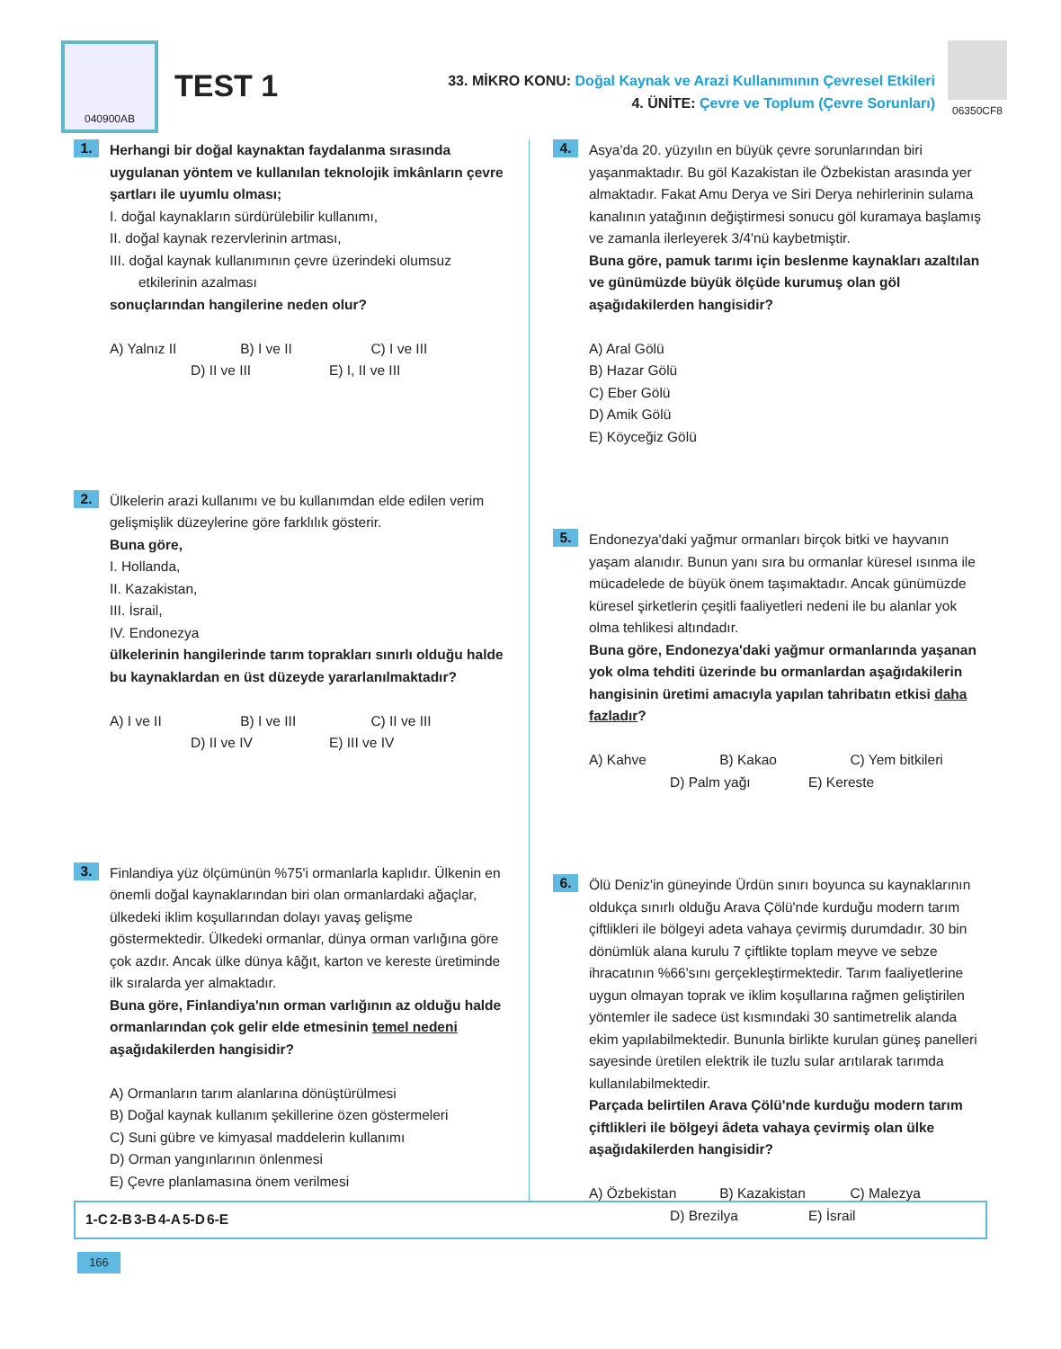040900AB
TEST 1
33. MİKRO KONU: Doğal Kaynak ve Arazi Kullanımının Çevresel Etkileri
4. ÜNİTE: Çevre ve Toplum (Çevre Sorunları)
06350CF8
1.
Herhangi bir doğal kaynaktan faydalanma sırasında uygulanan yöntem ve kullanılan teknolojik imkânların çevre şartları ile uyumlu olması;
I. doğal kaynakların sürdürülebilir kullanımı,
II. doğal kaynak rezervlerinin artması,
III. doğal kaynak kullanımının çevre üzerindeki olumsuz etkilerinin azalması
sonuçlarından hangilerine neden olur?
A) Yalnız II B) I ve II C) I ve III D) II ve III E) I, II ve III
2.
Ülkelerin arazi kullanımı ve bu kullanımdan elde edilen verim gelişmişlik düzeylerine göre farklılık gösterir.
Buna göre,
I. Hollanda,
II. Kazakistan,
III. İsrail,
IV. Endonezya
ülkelerinin hangilerinde tarım toprakları sınırlı olduğu halde bu kaynaklardan en üst düzeyde yararlanılmaktadır?
A) I ve II B) I ve III C) II ve III D) II ve IV E) III ve IV
3.
Finlandiya yüz ölçümünün %75'i ormanlarla kaplıdır. Ülkenin en önemli doğal kaynaklarından biri olan ormanlardaki ağaçlar, ülkedeki iklim koşullarından dolayı yavaş gelişme göstermektedir. Ülkedeki ormanlar, dünya orman varlığına göre çok azdır. Ancak ülke dünya kâğıt, karton ve kereste üretiminde ilk sıralarda yer almaktadır.
Buna göre, Finlandiya'nın orman varlığının az olduğu halde ormanlarından çok gelir elde etmesinin temel nedeni aşağıdakilerden hangisidir?
A) Ormanların tarım alanlarına dönüştürülmesi
B) Doğal kaynak kullanım şekillerine özen göstermeleri
C) Suni gübre ve kimyasal maddelerin kullanımı
D) Orman yangınlarının önlenmesi
E) Çevre planlamasına önem verilmesi
4.
Asya'da 20. yüzyılın en büyük çevre sorunlarından biri yaşanmaktadır. Bu göl Kazakistan ile Özbekistan arasında yer almaktadır. Fakat Amu Derya ve Siri Derya nehirlerinin sulama kanalının yatağının değiştirmesi sonucu göl kuramaya başlamış ve zamanla ilerleyerek 3/4'nü kaybetmiştir.
Buna göre, pamuk tarımı için beslenme kaynakları azaltılan ve günümüzde büyük ölçüde kurumuş olan göl aşağıdakilerden hangisidir?
A) Aral Gölü
B) Hazar Gölü
C) Eber Gölü
D) Amik Gölü
E) Köyceğiz Gölü
5.
Endonezya'daki yağmur ormanları birçok bitki ve hayvanın yaşam alanıdır. Bunun yanı sıra bu ormanlar küresel ısınma ile mücadelede de büyük önem taşımaktadır. Ancak günümüzde küresel şirketlerin çeşitli faaliyetleri nedeni ile bu alanlar yok olma tehlikesi altındadır.
Buna göre, Endonezya'daki yağmur ormanlarında yaşanan yok olma tehditi üzerinde bu ormanlardan aşağıdakilerin hangisinin üretimi amacıyla yapılan tahribatın etkisi daha fazladır?
A) Kahve B) Kakao C) Yem bitkileri D) Palm yağı E) Kereste
6.
Ölü Deniz'in güneyinde Ürdün sınırı boyunca su kaynaklarının oldukça sınırlı olduğu Arava Çölü'nde kurduğu modern tarım çiftlikleri ile bölgeyi adeta vahaya çevirmiş durumdadır. 30 bin dönümlük alana kurulu 7 çiftlikte toplam meyve ve sebze ihracatının %66'sını gerçekleştirmektedir. Tarım faaliyetlerine uygun olmayan toprak ve iklim koşullarına rağmen geliştirilen yöntemler ile sadece üst kısmındaki 30 santimetrelik alanda ekim yapılabilmektedir. Bununla birlikte kurulan güneş panelleri sayesinde üretilen elektrik ile tuzlu sular arıtılarak tarımda kullanılabilmektedir.
Parçada belirtilen Arava Çölü'nde kurduğu modern tarım çiftlikleri ile bölgeyi âdeta vahaya çevirmiş olan ülke aşağıdakilerden hangisidir?
A) Özbekistan B) Kazakistan C) Malezya D) Brezilya E) İsrail
| 1-C | 2-B | 3-B | 4-A | 5-D | 6-E |
166